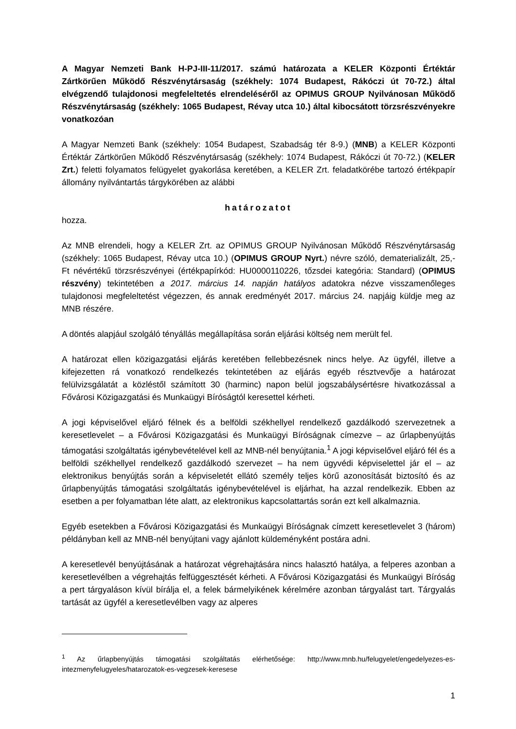A Magyar Nemzeti Bank H-PJ-III-11/2017. számú határozata a KELER Központi Értéktár Zártkörűen Működő Részvénytársaság (székhely: 1074 Budapest, Rákóczi út 70-72.) által elvégzendő tulajdonosi megfeleltetés elrendeléséről az OPIMUS GROUP Nyilvánosan Működő Részvénytársaság (székhely: 1065 Budapest, Révay utca 10.) által kibocsátott törzsrészvényekre vonatkozóan
A Magyar Nemzeti Bank (székhely: 1054 Budapest, Szabadság tér 8-9.) (MNB) a KELER Központi Értéktár Zártkörűen Működő Részvénytársaság (székhely: 1074 Budapest, Rákóczi út 70-72.) (KELER Zrt.) feletti folyamatos felügyelet gyakorlása keretében, a KELER Zrt. feladatkörébe tartozó értékpapír állomány nyilvántartás tárgykörében az alábbi
határozatot
hozza.
Az MNB elrendeli, hogy a KELER Zrt. az OPIMUS GROUP Nyilvánosan Működő Részvénytársaság (székhely: 1065 Budapest, Révay utca 10.) (OPIMUS GROUP Nyrt.) névre szóló, dematerializált, 25,- Ft névértékű törzsrészvényei (értékpapírkód: HU0000110226, tőzsdei kategória: Standard) (OPIMUS részvény) tekintetében a 2017. március 14. napján hatályos adatokra nézve visszamenőleges tulajdonosi megfeleltetést végezzen, és annak eredményét 2017. március 24. napjáig küldje meg az MNB részére.
A döntés alapjául szolgáló tényállás megállapítása során eljárási költség nem merült fel.
A határozat ellen közigazgatási eljárás keretében fellebbezésnek nincs helye. Az ügyfél, illetve a kifejezetten rá vonatkozó rendelkezés tekintetében az eljárás egyéb résztvevője a határozat felülvizsgálatát a közléstől számított 30 (harminc) napon belül jogszabálysértésre hivatkozással a Fővárosi Közigazgatási és Munkaügyi Bíróságtól keresettel kérheti.
A jogi képviselővel eljáró félnek és a belföldi székhellyel rendelkező gazdálkodó szervezetnek a keresetlevelet – a Fővárosi Közigazgatási és Munkaügyi Bíróságnak címezve – az űrlapbenyújtás támogatási szolgáltatás igénybevételével kell az MNB-nél benyújtania.<sup>1</sup> A jogi képviselővel eljáró fél és a belföldi székhellyel rendelkező gazdálkodó szervezet – ha nem ügyvédi képviselettel jár el – az elektronikus benyújtás során a képviseletét ellátó személy teljes körű azonosítását biztosító és az űrlapbenyújtás támogatási szolgáltatás igénybevételével is eljárhat, ha azzal rendelkezik. Ebben az esetben a per folyamatban léte alatt, az elektronikus kapcsolattartás során ezt kell alkalmaznia.
Egyéb esetekben a Fővárosi Közigazgatási és Munkaügyi Bíróságnak címzett keresetlevelet 3 (három) példányban kell az MNB-nél benyújtani vagy ajánlott küldeményként postára adni.
A keresetlevél benyújtásának a határozat végrehajtására nincs halasztó hatálya, a felperes azonban a keresetlevélben a végrehajtás felfüggesztését kérheti. A Fővárosi Közigazgatási és Munkaügyi Bíróság a pert tárgyaláson kívül bírálja el, a felek bármelyikének kérelmére azonban tárgyalást tart. Tárgyalás tartását az ügyfél a keresetlevélben vagy az alperes
<sup>1</sup> Az űrlapbenyújtás támogatási szolgáltatás elérhetősége: http://www.mnb.hu/felugyelet/engedelyezes-es-intezmenyfelugyeles/hatarozatok-es-vegzesek-keresese
1